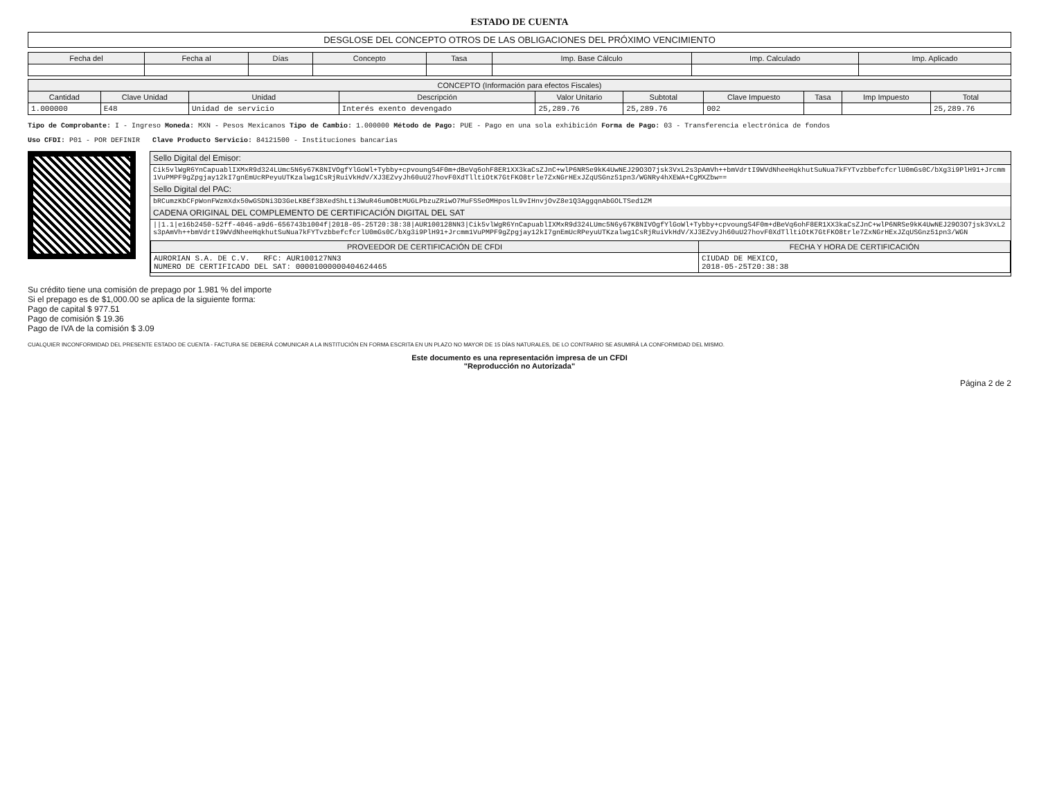ESTADO DE CUENTA
DESGLOSE DEL CONCEPTO OTROS DE LAS OBLIGACIONES DEL PRÓXIMO VENCIMIENTO
| Fecha del | Fecha al | Días | Concepto | Tasa | Imp. Base Cálculo | Imp. Calculado | Imp. Aplicado |
| --- | --- | --- | --- | --- | --- | --- | --- |
| CONCEPTO (Información para efectos Fiscales) | | | | | | | | | |
| --- | --- | --- | --- | --- | --- | --- | --- | --- | --- |
| Cantidad | Clave Unidad | Unidad | Descripción | Valor Unitario | Subtotal | Clave Impuesto | Tasa | Imp Impuesto | Total |
| 1.000000 | E48 | Unidad de servicio | Interés exento devengado | 25,289.76 | 25,289.76 | 002 | | | 25,289.76 |
Tipo de Comprobante: I - Ingreso Moneda: MXN - Pesos Mexicanos Tipo de Cambio: 1.000000 Método de Pago: PUE - Pago en una sola exhibición Forma de Pago: 03 - Transferencia electrónica de fondos
Uso CFDI: P01 - POR DEFINIR Clave Producto Servicio: 84121500 - Instituciones bancarias
Sello Digital del Emisor:
Cik5vlWgR6YnCapuablIXMxR9d324LUmc5N6y67K8NIVOgfYlGoWl+Tybby+cpvoungS4F0m+dBeVq6ohF8ER1XX3kaCsZJnC+wlP6NRSe9kK4UwNEJ29O3O7jsk3VxL2s3pAmVh++bmVdrtI9WVdNheeHqkhutSuNua7kFYTvzbbefcfcrlU0mGs0C/bXg3i9PlH91+Jrcmm1VuPMPF9gZpgjay12kI7gnEmUcRPeyuUTKzalwg1CsRjRuiVkHdV/XJ3EZvyJh60uU27hovF0XdTlltiOtK7GtFKO8trle7ZxNGrHExJZqUSGnz51pn3/WGNRy4hXEWA+CgMXZbw==
Sello Digital del PAC:
bRCumzKbCFpWonFWzmXdx50wGSDNi3D3GeLKBEf3BXedShLti3WuR46umOBtMUGLPbzuZRiwO7MuFSSeOMHposlL9vIHnvjOvZ8e1Q3AggqnAbGOLTSed1ZM
CADENA ORIGINAL DEL COMPLEMENTO DE CERTIFICACIÓN DIGITAL DEL SAT
||1.1|e16b2450-52ff-4046-a9d6-656743b1004f|2018-05-25T20:38:38|AUR100128NN3|Cik5vlWgR6YnCapuablIXMxR9d324LUmc5N6y67K8NIVOgfYlGoWl+Tybby+cpvoungS4F0m+dBeVq6ohF8ER1XX3kaCsZJnC+wlP6NRSe9kK4UwNEJ29O3O7jsk3VxL2s3pAmVh++bmVdrtI9WVdNheeHqkhutSuNua7kFYTvzbbefcfcrlU0mGs0C/bXg3i9PlH91+Jrcmm1VuPMPF9gZpgjay12kI7gnEmUcRPeyuUTKzalwg1CsRjRuiVkHdV/XJ3EZvyJh60uU27hovF0XdTlltiOtK7GtFKO8trle7ZxNGrHExJZqUSGnz51pn3/WGN
| PROVEEDOR DE CERTIFICACIÓN DE CFDI | FECHA Y HORA DE CERTIFICACIÓN |
| --- | --- |
| AURORIAN S.A. DE C.V. RFC: AUR100127NN3 NUMERO DE CERTIFICADO DEL SAT: 00001000000404624465 | CIUDAD DE MEXICO, 2018-05-25T20:38:38 |
Su crédito tiene una comisión de prepago por 1.981 % del importe
Si el prepago es de $1,000.00 se aplica de la siguiente forma:
Pago de capital $ 977.51
Pago de comisión $ 19.36
Pago de IVA de la comisión $ 3.09
CUALQUIER INCONFORMIDAD DEL PRESENTE ESTADO DE CUENTA - FACTURA SE DEBERÁ COMUNICAR A LA INSTITUCIÓN EN FORMA ESCRITA EN UN PLAZO NO MAYOR DE 15 DÍAS NATURALES, DE LO CONTRARIO SE ASUMIRÁ LA CONFORMIDAD DEL MISMO.
Este documento es una representación impresa de un CFDI
"Reproducción no Autorizada"
Página 2 de 2